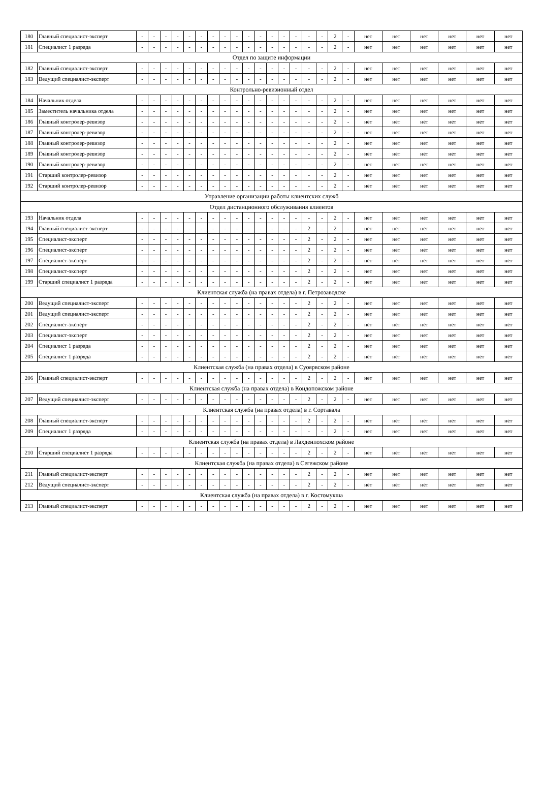| 180 | Главный специалист-эксперт | - | - | - | - | - | - | - | - | - | - | - | - | - | - | - | - | 2 | - | нет | нет | нет | нет | нет | нет |
| 181 | Специалист 1 разряда | - | - | - | - | - | - | - | - | - | - | - | - | - | - | - | - | 2 | - | нет | нет | нет | нет | нет | нет |
| Отдел по защите информации | | | | | | | | | | | | | | | | | | | | | | | | | |
| 182 | Главный специалист-эксперт | - | - | - | - | - | - | - | - | - | - | - | - | - | - | - | - | 2 | - | нет | нет | нет | нет | нет | нет |
| 183 | Ведущий специалист-эксперт | - | - | - | - | - | - | - | - | - | - | - | - | - | - | - | - | 2 | - | нет | нет | нет | нет | нет | нет |
| Контрольно-ревизионный отдел | | | | | | | | | | | | | | | | | | | | | | | | | |
| 184 | Начальник отдела | - | - | - | - | - | - | - | - | - | - | - | - | - | - | - | - | 2 | - | нет | нет | нет | нет | нет | нет |
| 185 | Заместитель начальника отдела | - | - | - | - | - | - | - | - | - | - | - | - | - | - | - | - | 2 | - | нет | нет | нет | нет | нет | нет |
| 186 | Главный контролер-ревизор | - | - | - | - | - | - | - | - | - | - | - | - | - | - | - | - | 2 | - | нет | нет | нет | нет | нет | нет |
| 187 | Главный контролер-ревизор | - | - | - | - | - | - | - | - | - | - | - | - | - | - | - | - | 2 | - | нет | нет | нет | нет | нет | нет |
| 188 | Главный контролер-ревизор | - | - | - | - | - | - | - | - | - | - | - | - | - | - | - | - | 2 | - | нет | нет | нет | нет | нет | нет |
| 189 | Главный контролер-ревизор | - | - | - | - | - | - | - | - | - | - | - | - | - | - | - | - | 2 | - | нет | нет | нет | нет | нет | нет |
| 190 | Главный контролер-ревизор | - | - | - | - | - | - | - | - | - | - | - | - | - | - | - | - | 2 | - | нет | нет | нет | нет | нет | нет |
| 191 | Старший контролер-ревизор | - | - | - | - | - | - | - | - | - | - | - | - | - | - | - | - | 2 | - | нет | нет | нет | нет | нет | нет |
| 192 | Старший контролер-ревизор | - | - | - | - | - | - | - | - | - | - | - | - | - | - | - | - | 2 | - | нет | нет | нет | нет | нет | нет |
| Управление организации работы клиентских служб | | | | | | | | | | | | | | | | | | | | | | | | | |
| Отдел дистанционного обслуживания клиентов | | | | | | | | | | | | | | | | | | | | | | | | | |
| 193 | Начальник отдела | - | - | - | - | - | - | - | - | - | - | - | - | - | - | - | - | 2 | - | нет | нет | нет | нет | нет | нет |
| 194 | Главный специалист-эксперт | - | - | - | - | - | - | - | - | - | - | - | - | - | - | 2 | - | 2 | - | нет | нет | нет | нет | нет | нет |
| 195 | Специалист-эксперт | - | - | - | - | - | - | - | - | - | - | - | - | - | - | 2 | - | 2 | - | нет | нет | нет | нет | нет | нет |
| 196 | Специалист-эксперт | - | - | - | - | - | - | - | - | - | - | - | - | - | - | 2 | - | 2 | - | нет | нет | нет | нет | нет | нет |
| 197 | Специалист-эксперт | - | - | - | - | - | - | - | - | - | - | - | - | - | - | 2 | - | 2 | - | нет | нет | нет | нет | нет | нет |
| 198 | Специалист-эксперт | - | - | - | - | - | - | - | - | - | - | - | - | - | - | 2 | - | 2 | - | нет | нет | нет | нет | нет | нет |
| 199 | Старший специалист 1 разряда | - | - | - | - | - | - | - | - | - | - | - | - | - | - | 2 | - | 2 | - | нет | нет | нет | нет | нет | нет |
| Клиентская служба (на правах отдела) в г. Петрозаводске | | | | | | | | | | | | | | | | | | | | | | | | | |
| 200 | Ведущий специалист-эксперт | - | - | - | - | - | - | - | - | - | - | - | - | - | - | 2 | - | 2 | - | нет | нет | нет | нет | нет | нет |
| 201 | Ведущий специалист-эксперт | - | - | - | - | - | - | - | - | - | - | - | - | - | - | 2 | - | 2 | - | нет | нет | нет | нет | нет | нет |
| 202 | Специалист-эксперт | - | - | - | - | - | - | - | - | - | - | - | - | - | - | 2 | - | 2 | - | нет | нет | нет | нет | нет | нет |
| 203 | Специалист-эксперт | - | - | - | - | - | - | - | - | - | - | - | - | - | - | 2 | - | 2 | - | нет | нет | нет | нет | нет | нет |
| 204 | Специалист 1 разряда | - | - | - | - | - | - | - | - | - | - | - | - | - | - | 2 | - | 2 | - | нет | нет | нет | нет | нет | нет |
| 205 | Специалист 1 разряда | - | - | - | - | - | - | - | - | - | - | - | - | - | - | 2 | - | 2 | - | нет | нет | нет | нет | нет | нет |
| Клиентская служба (на правах отдела) в Суоярвском районе | | | | | | | | | | | | | | | | | | | | | | | | | |
| 206 | Главный специалист-эксперт | - | - | - | - | - | - | - | - | - | - | - | - | - | - | 2 | - | 2 | - | нет | нет | нет | нет | нет | нет |
| Клиентская служба (на правах отдела) в Кондопожском районе | | | | | | | | | | | | | | | | | | | | | | | | | |
| 207 | Ведущий специалист-эксперт | - | - | - | - | - | - | - | - | - | - | - | - | - | - | 2 | - | 2 | - | нет | нет | нет | нет | нет | нет |
| Клиентская служба (на правах отдела) в г. Сортавала | | | | | | | | | | | | | | | | | | | | | | | | | |
| 208 | Главный специалист-эксперт | - | - | - | - | - | - | - | - | - | - | - | - | - | - | 2 | - | 2 | - | нет | нет | нет | нет | нет | нет |
| 209 | Специалист 1 разряда | - | - | - | - | - | - | - | - | - | - | - | - | - | - | - | - | 2 | - | нет | нет | нет | нет | нет | нет |
| Клиентская служба (на правах отдела) в Лахденпохском районе | | | | | | | | | | | | | | | | | | | | | | | | | |
| 210 | Старший специалист 1 разряда | - | - | - | - | - | - | - | - | - | - | - | - | - | - | 2 | - | 2 | - | нет | нет | нет | нет | нет | нет |
| Клиентская служба (на правах отдела) в Сегежском районе | | | | | | | | | | | | | | | | | | | | | | | | | |
| 211 | Главный специалист-эксперт | - | - | - | - | - | - | - | - | - | - | - | - | - | - | 2 | - | 2 | - | нет | нет | нет | нет | нет | нет |
| 212 | Ведущий специалист-эксперт | - | - | - | - | - | - | - | - | - | - | - | - | - | - | 2 | - | 2 | - | нет | нет | нет | нет | нет | нет |
| Клиентская служба (на правах отдела) в г. Костомукша | | | | | | | | | | | | | | | | | | | | | | | | | |
| 213 | Главный специалист-эксперт | - | - | - | - | - | - | - | - | - | - | - | - | - | - | 2 | - | 2 | - | нет | нет | нет | нет | нет | нет |